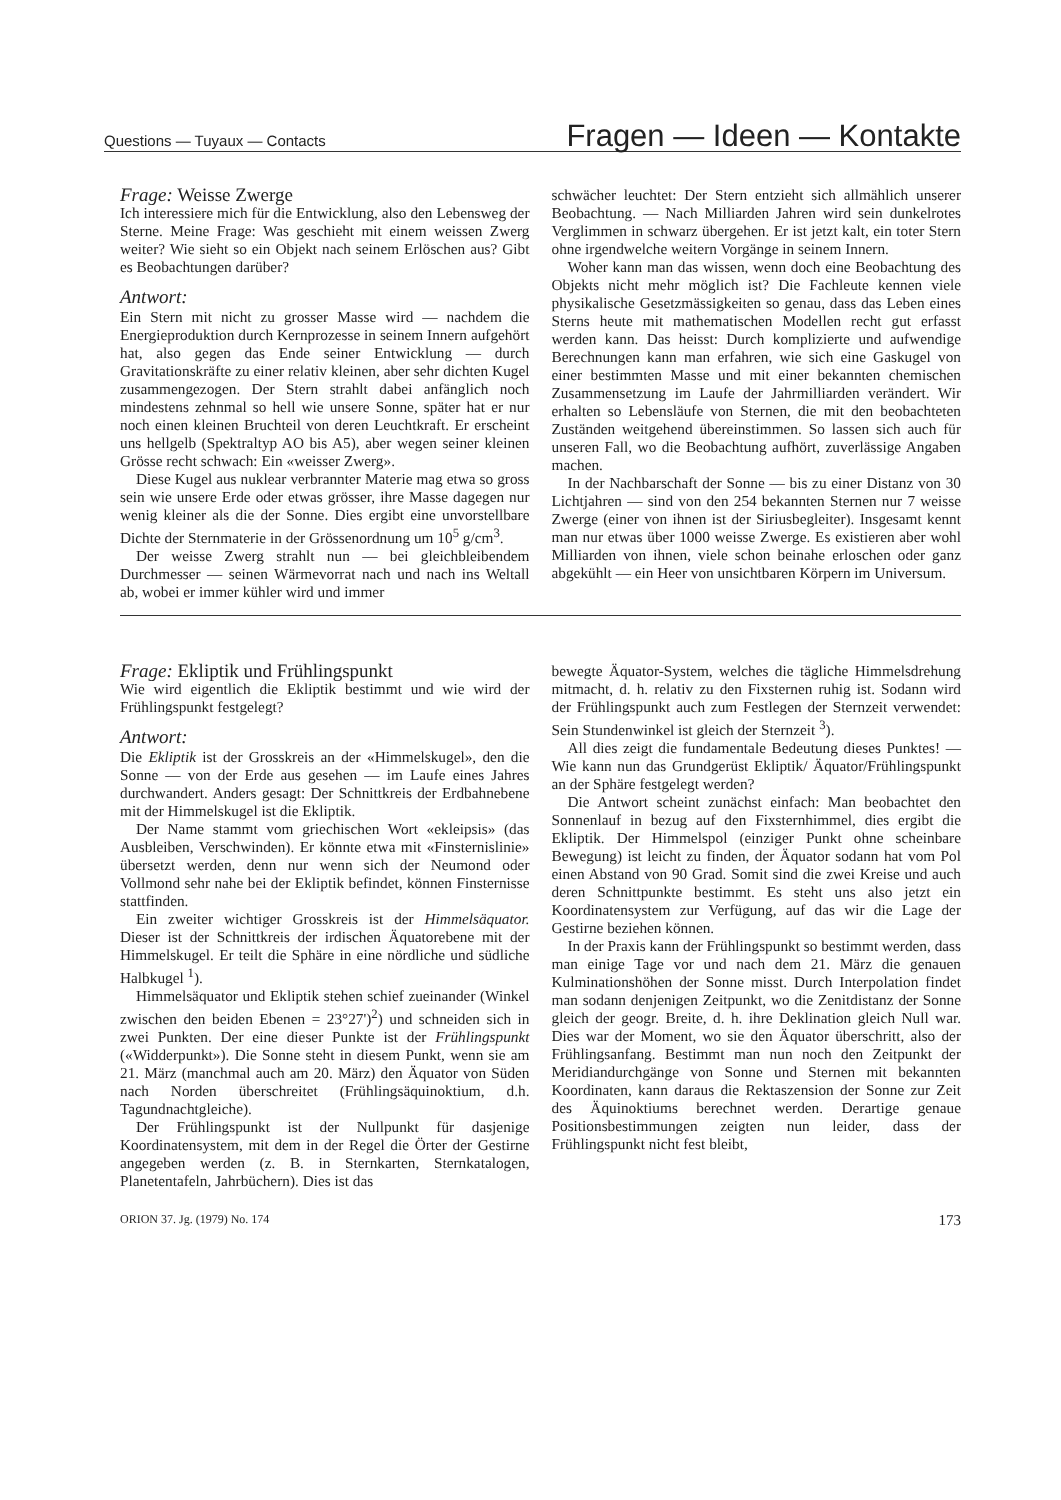Questions — Tuyaux — Contacts Fragen — Ideen — Kontakte
Frage: Weisse Zwerge
Ich interessiere mich für die Entwicklung, also den Lebensweg der Sterne. Meine Frage: Was geschieht mit einem weissen Zwerg weiter? Wie sieht so ein Objekt nach seinem Erlöschen aus? Gibt es Beobachtungen darüber?
Antwort:
Ein Stern mit nicht zu grosser Masse wird — nachdem die Energieproduktion durch Kernprozesse in seinem Innern aufgehört hat, also gegen das Ende seiner Entwicklung — durch Gravitationskräfte zu einer relativ kleinen, aber sehr dichten Kugel zusammengezogen. Der Stern strahlt dabei anfänglich noch mindestens zehnmal so hell wie unsere Sonne, später hat er nur noch einen kleinen Bruchteil von deren Leuchtkraft. Er erscheint uns hellgelb (Spektraltyp AO bis A5), aber wegen seiner kleinen Grösse recht schwach: Ein «weisser Zwerg».
Diese Kugel aus nuklear verbrannter Materie mag etwa so gross sein wie unsere Erde oder etwas grösser, ihre Masse dagegen nur wenig kleiner als die der Sonne. Dies ergibt eine unvorstellbare Dichte der Sternmaterie in der Grössenordnung um 10<sup>5</sup> g/cm<sup>3</sup>.
Der weisse Zwerg strahlt nun — bei gleichbleibendem Durchmesser — seinen Wärmevorrat nach und nach ins Weltall ab, wobei er immer kühler wird und immer
schwächer leuchtet: Der Stern entzieht sich allmählich unserer Beobachtung. — Nach Milliarden Jahren wird sein dunkelrotes Verglimmen in schwarz übergehen. Er ist jetzt kalt, ein toter Stern ohne irgendwelche weitern Vorgänge in seinem Innern.
Woher kann man das wissen, wenn doch eine Beobachtung des Objekts nicht mehr möglich ist? Die Fachleute kennen viele physikalische Gesetzmässigkeiten so genau, dass das Leben eines Sterns heute mit mathematischen Modellen recht gut erfasst werden kann. Das heisst: Durch komplizierte und aufwendige Berechnungen kann man erfahren, wie sich eine Gaskugel von einer bestimmten Masse und mit einer bekannten chemischen Zusammensetzung im Laufe der Jahrmilliarden verändert. Wir erhalten so Lebensläufe von Sternen, die mit den beobachteten Zuständen weitgehend übereinstimmen. So lassen sich auch für unseren Fall, wo die Beobachtung aufhört, zuverlässige Angaben machen.
In der Nachbarschaft der Sonne — bis zu einer Distanz von 30 Lichtjahren — sind von den 254 bekannten Sternen nur 7 weisse Zwerge (einer von ihnen ist der Siriusbegleiter). Insgesamt kennt man nur etwas über 1000 weisse Zwerge. Es existieren aber wohl Milliarden von ihnen, viele schon beinahe erloschen oder ganz abgekühlt — ein Heer von unsichtbaren Körpern im Universum.
Frage: Ekliptik und Frühlingspunkt
Wie wird eigentlich die Ekliptik bestimmt und wie wird der Frühlingspunkt festgelegt?
Antwort:
Die Ekliptik ist der Grosskreis an der «Himmelskugel», den die Sonne — von der Erde aus gesehen — im Laufe eines Jahres durchwandert. Anders gesagt: Der Schnittkreis der Erdbahnebene mit der Himmelskugel ist die Ekliptik.
Der Name stammt vom griechischen Wort «ekleipsis» (das Ausbleiben, Verschwinden). Er könnte etwa mit «Finsternislinie» übersetzt werden, denn nur wenn sich der Neumond oder Vollmond sehr nahe bei der Ekliptik befindet, können Finsternisse stattfinden.
Ein zweiter wichtiger Grosskreis ist der Himmelsäquator. Dieser ist der Schnittkreis der irdischen Äquatorebene mit der Himmelskugel. Er teilt die Sphäre in eine nördliche und südliche Halbkugel <sup>1</sup>).
Himmelsäquator und Ekliptik stehen schief zueinander (Winkel zwischen den beiden Ebenen = 23°27')<sup>2</sup>) und schneiden sich in zwei Punkten. Der eine dieser Punkte ist der Frühlingspunkt («Widderpunkt»). Die Sonne steht in diesem Punkt, wenn sie am 21. März (manchmal auch am 20. März) den Äquator von Süden nach Norden überschreitet (Frühlingsäquinoktium, d.h. Tagundnachtgleiche).
Der Frühlingspunkt ist der Nullpunkt für dasjenige Koordinatensystem, mit dem in der Regel die Örter der Gestirne angegeben werden (z. B. in Sternkarten, Sternkatalogen, Planetentafeln, Jahrbüchern). Dies ist das
bewegte Äquator-System, welches die tägliche Himmelsdrehung mitmacht, d. h. relativ zu den Fixsternen ruhig ist. Sodann wird der Frühlingspunkt auch zum Festlegen der Sternzeit verwendet: Sein Stundenwinkel ist gleich der Sternzeit <sup>3</sup>).
All dies zeigt die fundamentale Bedeutung dieses Punktes! — Wie kann nun das Grundgerüst Ekliptik/ Äquator/Frühlingspunkt an der Sphäre festgelegt werden?
Die Antwort scheint zunächst einfach: Man beobachtet den Sonnenlauf in bezug auf den Fixsternhimmel, dies ergibt die Ekliptik. Der Himmelspol (einziger Punkt ohne scheinbare Bewegung) ist leicht zu finden, der Äquator sodann hat vom Pol einen Abstand von 90 Grad. Somit sind die zwei Kreise und auch deren Schnittpunkte bestimmt. Es steht uns also jetzt ein Koordinatensystem zur Verfügung, auf das wir die Lage der Gestirne beziehen können.
In der Praxis kann der Frühlingspunkt so bestimmt werden, dass man einige Tage vor und nach dem 21. März die genauen Kulminationshöhen der Sonne misst. Durch Interpolation findet man sodann denjenigen Zeitpunkt, wo die Zenitdistanz der Sonne gleich der geogr. Breite, d. h. ihre Deklination gleich Null war. Dies war der Moment, wo sie den Äquator überschritt, also der Frühlingsanfang. Bestimmt man nun noch den Zeitpunkt der Meridiandurchgänge von Sonne und Sternen mit bekannten Koordinaten, kann daraus die Rektaszension der Sonne zur Zeit des Äquinoktiums berechnet werden. Derartige genaue Positionsbestimmungen zeigten nun leider, dass der Frühlingspunkt nicht fest bleibt,
ORION 37. Jg. (1979) No. 174 173